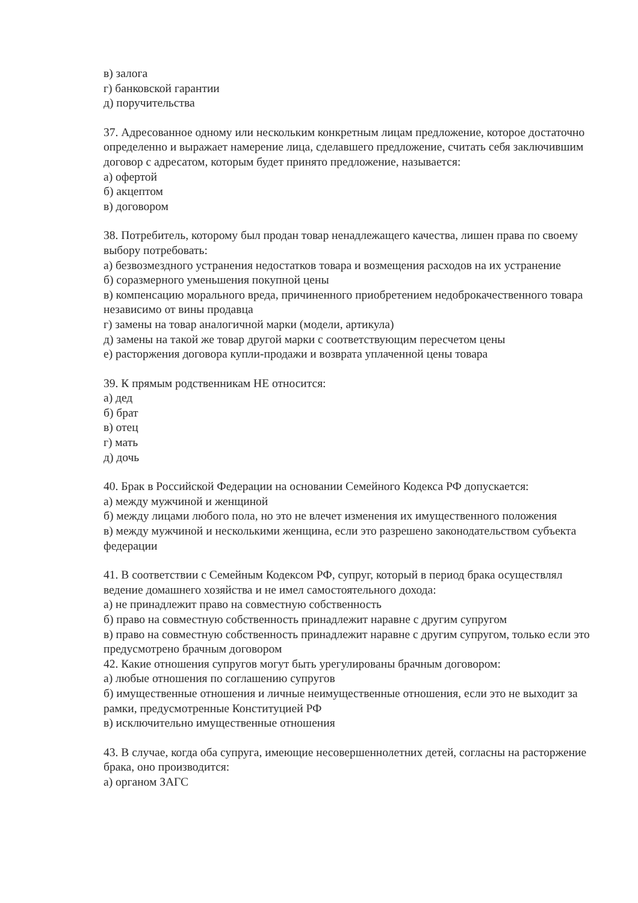в) залога
г) банковской гарантии
д) поручительства
37. Адресованное одному или нескольким конкретным лицам предложение, которое достаточно определенно и выражает намерение лица, сделавшего предложение, считать себя заключившим договор с адресатом, которым будет принято предложение, называется:
а) офертой
б) акцептом
в) договором
38. Потребитель, которому был продан товар ненадлежащего качества, лишен права по своему выбору потребовать:
а) безвозмездного устранения недостатков товара и возмещения расходов на их устранение
б) соразмерного уменьшения покупной цены
в) компенсацию морального вреда, причиненного приобретением недоброкачественного товара независимо от вины продавца
г) замены на товар аналогичной марки (модели, артикула)
д) замены на такой же товар другой марки с соответствующим пересчетом цены
е) расторжения договора купли-продажи и возврата уплаченной цены товара
39. К прямым родственникам НЕ относится:
а) дед
б) брат
в) отец
г) мать
д) дочь
40. Брак в Российской Федерации на основании Семейного Кодекса РФ допускается:
а) между мужчиной и женщиной
б) между лицами любого пола, но это не влечет изменения их имущественного положения
в) между мужчиной и несколькими женщина, если это разрешено законодательством субъекта федерации
41. В соответствии с Семейным Кодексом РФ, супруг, который в период брака осуществлял ведение домашнего хозяйства и не имел самостоятельного дохода:
а) не принадлежит право на совместную собственность
б) право на совместную собственность принадлежит наравне с другим супругом
в) право на совместную собственность принадлежит наравне с другим супругом, только если это предусмотрено брачным договором
42. Какие отношения супругов могут быть урегулированы брачным договором:
а) любые отношения по соглашению супругов
б) имущественные отношения и личные неимущественные отношения, если это не выходит за рамки, предусмотренные Конституцией РФ
в) исключительно имущественные отношения
43. В случае, когда оба супруга, имеющие несовершеннолетних детей, согласны на расторжение брака, оно производится:
а) органом ЗАГС